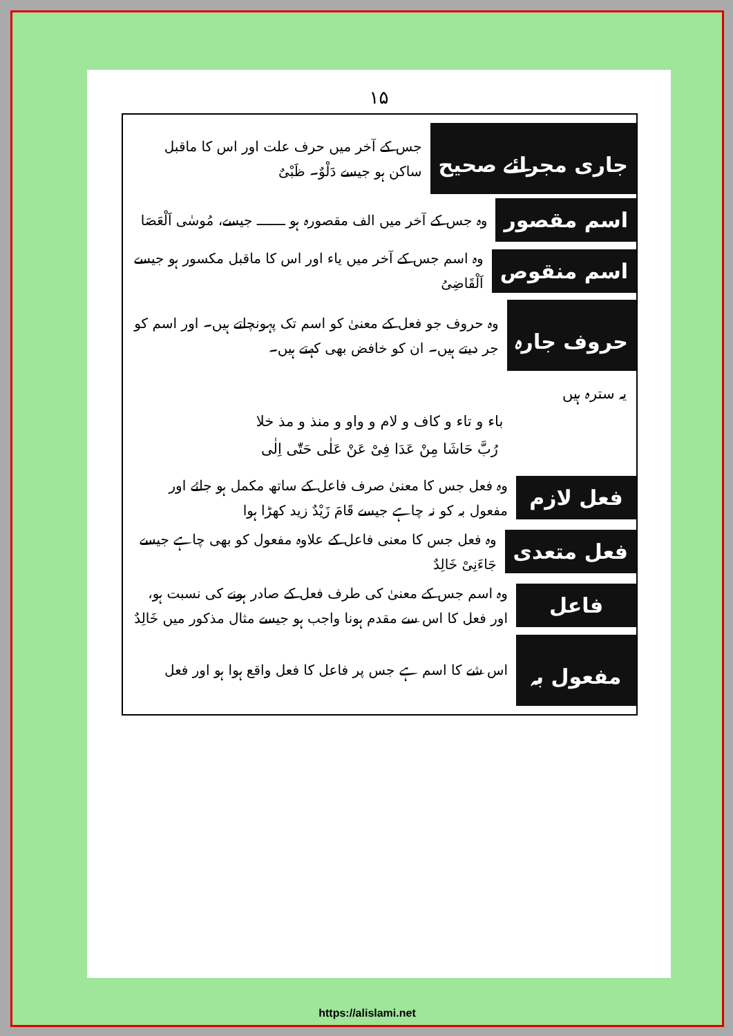۱۵
جاری مجرائے صحیح
جس کے آخر میں حرف علت اور اس کا ماقبل ساکن ہو جیسے دَلْوٌ۔ ظَبْیٌ
اسم مقصور
وہ جس کے آخر میں الف مقصورہ ہو ـــــــ جیسے، مُوسٰی اَلْعَصَا
اسم منقوص
وہ اسم جس کے آخر میں یاء اور اس کا ماقبل مکسور ہو جیسے اَلْقَاضِیُ
حروف جارہ
وہ حروف جو فعل کے معنیٰ کو اسم تک پہونچاتے ہیں۔ اور اسم کو جر دیتے ہیں۔ ان کو خافض بھی کہتے ہیں۔
یہ سترہ ہیں
باء و تاء و کاف و لام و واو و منذ و مذ خلا
رُبَّ حَاشَا مِنْ عَدَا فِیْ عَنْ عَلٰی حَتّٰی اِلٰی
فعل لازم
وہ فعل جس کا معنیٰ صرف فاعل کے ساتھ مکمل ہو جائے اور مفعول بہ کو نہ چاہے جیسے قَامَ زَیْدٌ زید کھڑا ہوا
فعل متعدی
وہ فعل جس کا معنی فاعل کے علاوہ مفعول کو بھی چاہے جیسے جَاءَنِیْ خَالِدٌ
فاعل
وہ اسم جس کے معنیٰ کی طرف فعل کے صادر ہونے کی نسبت ہو، اور فعل کا اس سے مقدم ہونا واجب ہو جیسے مثال مذکور میں خَالِدٌ
مفعول بہ
اس شے کا اسم ہے جس پر فاعل کا فعل واقع ہوا ہو اور فعل
https://alislami.net